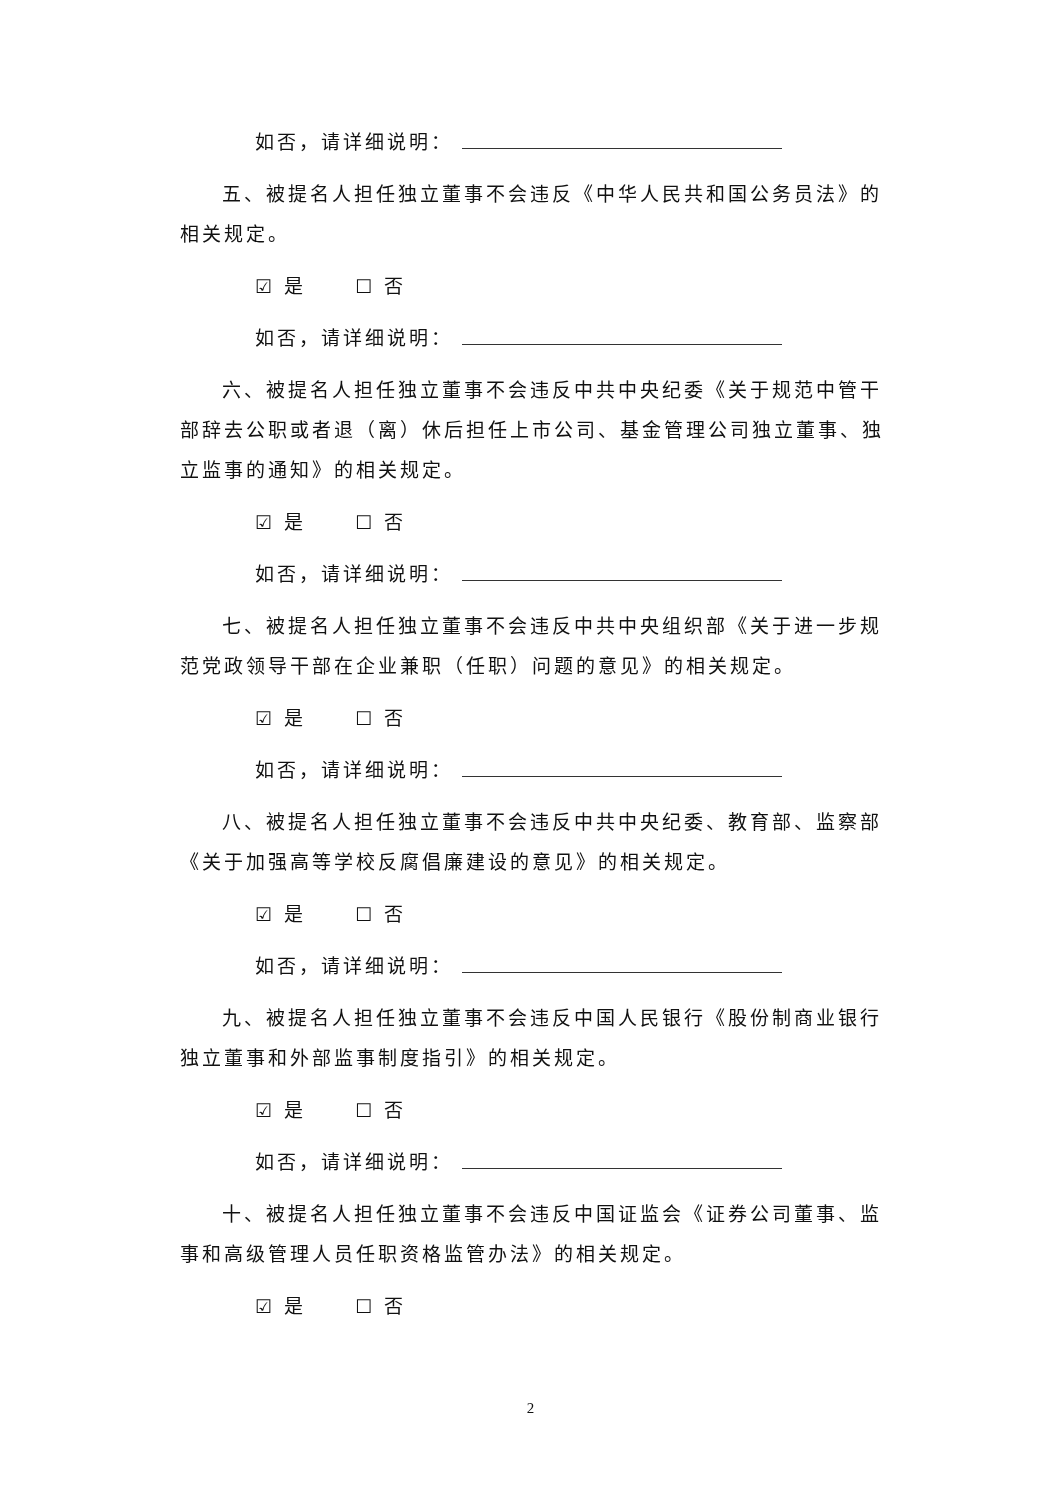如否，请详细说明：
五、被提名人担任独立董事不会违反《中华人民共和国公务员法》的相关规定。
☑ 是 ☐ 否
如否，请详细说明：
六、被提名人担任独立董事不会违反中共中央纪委《关于规范中管干部辞去公职或者退（离）休后担任上市公司、基金管理公司独立董事、独立监事的通知》的相关规定。
☑ 是 ☐ 否
如否，请详细说明：
七、被提名人担任独立董事不会违反中共中央组织部《关于进一步规范党政领导干部在企业兼职（任职）问题的意见》的相关规定。
☑ 是 ☐ 否
如否，请详细说明：
八、被提名人担任独立董事不会违反中共中央纪委、教育部、监察部《关于加强高等学校反腐倡廉建设的意见》的相关规定。
☑ 是 ☐ 否
如否，请详细说明：
九、被提名人担任独立董事不会违反中国人民银行《股份制商业银行独立董事和外部监事制度指引》的相关规定。
☑ 是 ☐ 否
如否，请详细说明：
十、被提名人担任独立董事不会违反中国证监会《证券公司董事、监事和高级管理人员任职资格监管办法》的相关规定。
☑ 是 ☐ 否
2